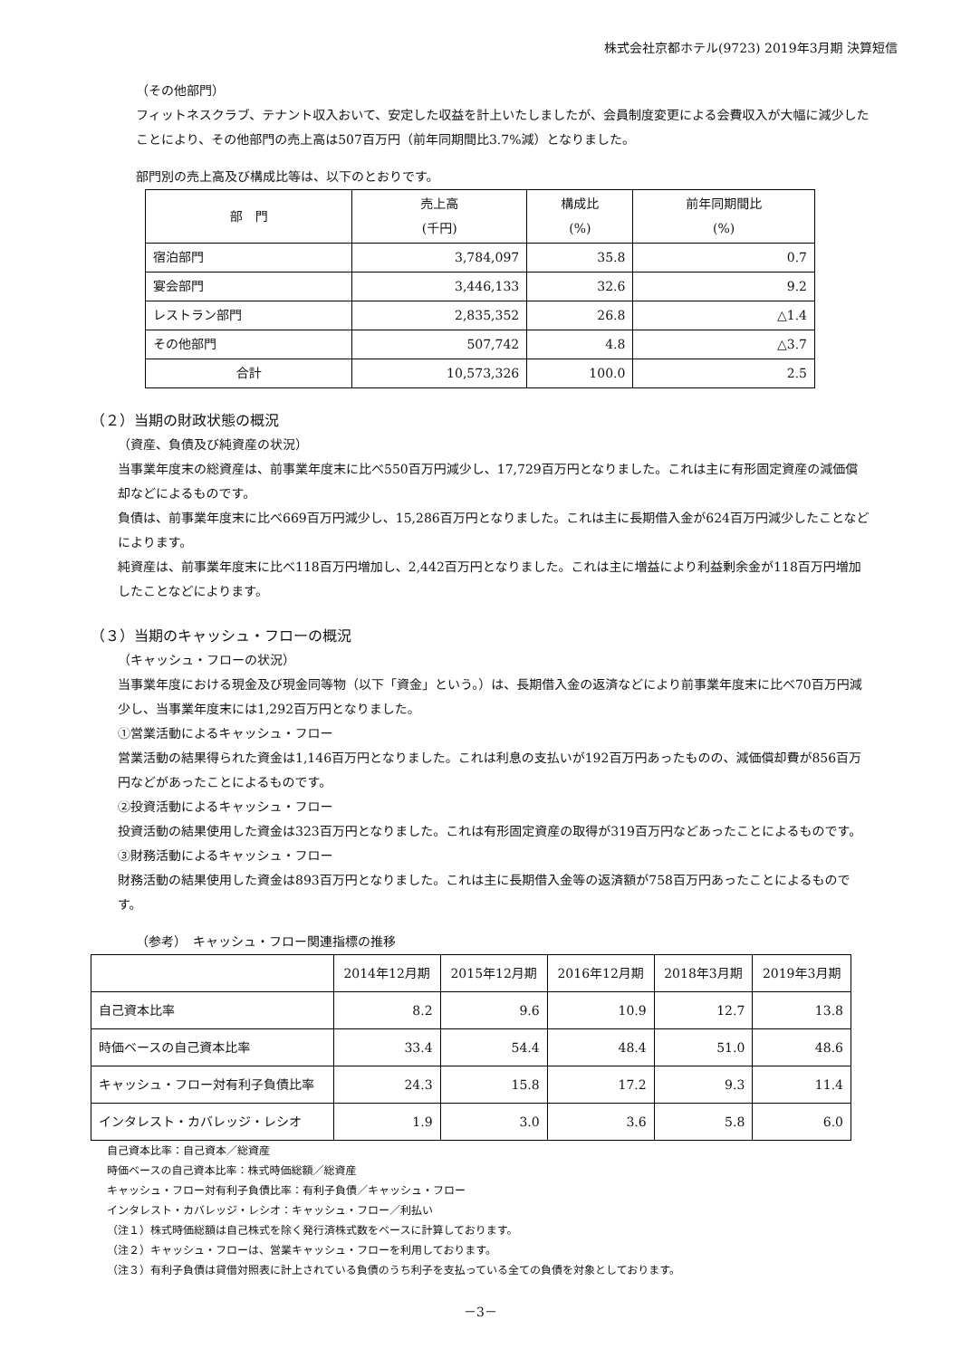株式会社京都ホテル(9723) 2019年3月期 決算短信
（その他部門）
フィットネスクラブ、テナント収入おいて、安定した収益を計上いたしましたが、会員制度変更による会費収入が大幅に減少したことにより、その他部門の売上高は507百万円（前年同期間比3.7%減）となりました。
部門別の売上高及び構成比等は、以下のとおりです。
| 部 門 | 売上高 (千円) | 構成比 (%) | 前年同期間比 (%) |
| --- | --- | --- | --- |
| 宿泊部門 | 3,784,097 | 35.8 | 0.7 |
| 宴会部門 | 3,446,133 | 32.6 | 9.2 |
| レストラン部門 | 2,835,352 | 26.8 | △1.4 |
| その他部門 | 507,742 | 4.8 | △3.7 |
| 合計 | 10,573,326 | 100.0 | 2.5 |
（２）当期の財政状態の概況
（資産、負債及び純資産の状況）
当事業年度末の総資産は、前事業年度末に比べ550百万円減少し、17,729百万円となりました。これは主に有形固定資産の減価償却などによるものです。
負債は、前事業年度末に比べ669百万円減少し、15,286百万円となりました。これは主に長期借入金が624百万円減少したことなどによります。
純資産は、前事業年度末に比べ118百万円増加し、2,442百万円となりました。これは主に増益により利益剰余金が118百万円増加したことなどによります。
（３）当期のキャッシュ・フローの概況
（キャッシュ・フローの状況）
当事業年度における現金及び現金同等物（以下「資金」という。）は、長期借入金の返済などにより前事業年度末に比べ70百万円減少し、当事業年度末には1,292百万円となりました。
①営業活動によるキャッシュ・フロー
営業活動の結果得られた資金は1,146百万円となりました。これは利息の支払いが192百万円あったものの、減価償却費が856百万円などがあったことによるものです。
②投資活動によるキャッシュ・フロー
投資活動の結果使用した資金は323百万円となりました。これは有形固定資産の取得が319百万円などあったことによるものです。
③財務活動によるキャッシュ・フロー
財務活動の結果使用した資金は893百万円となりました。これは主に長期借入金等の返済額が758百万円あったことによるものです。
（参考）　キャッシュ・フロー関連指標の推移
| | 2014年12月期 | 2015年12月期 | 2016年12月期 | 2018年3月期 | 2019年3月期 |
| --- | --- | --- | --- | --- | --- |
| 自己資本比率 | 8.2 | 9.6 | 10.9 | 12.7 | 13.8 |
| 時価ベースの自己資本比率 | 33.4 | 54.4 | 48.4 | 51.0 | 48.6 |
| キャッシュ・フロー対有利子負債比率 | 24.3 | 15.8 | 17.2 | 9.3 | 11.4 |
| インタレスト・カバレッジ・レシオ | 1.9 | 3.0 | 3.6 | 5.8 | 6.0 |
自己資本比率：自己資本／総資産
時価ベースの自己資本比率：株式時価総額／総資産
キャッシュ・フロー対有利子負債比率：有利子負債／キャッシュ・フロー
インタレスト・カバレッジ・レシオ：キャッシュ・フロー／利払い
（注１）株式時価総額は自己株式を除く発行済株式数をベースに計算しております。
（注２）キャッシュ・フローは、営業キャッシュ・フローを利用しております。
（注３）有利子負債は貸借対照表に計上されている負債のうち利子を支払っている全ての負債を対象としております。
－3－